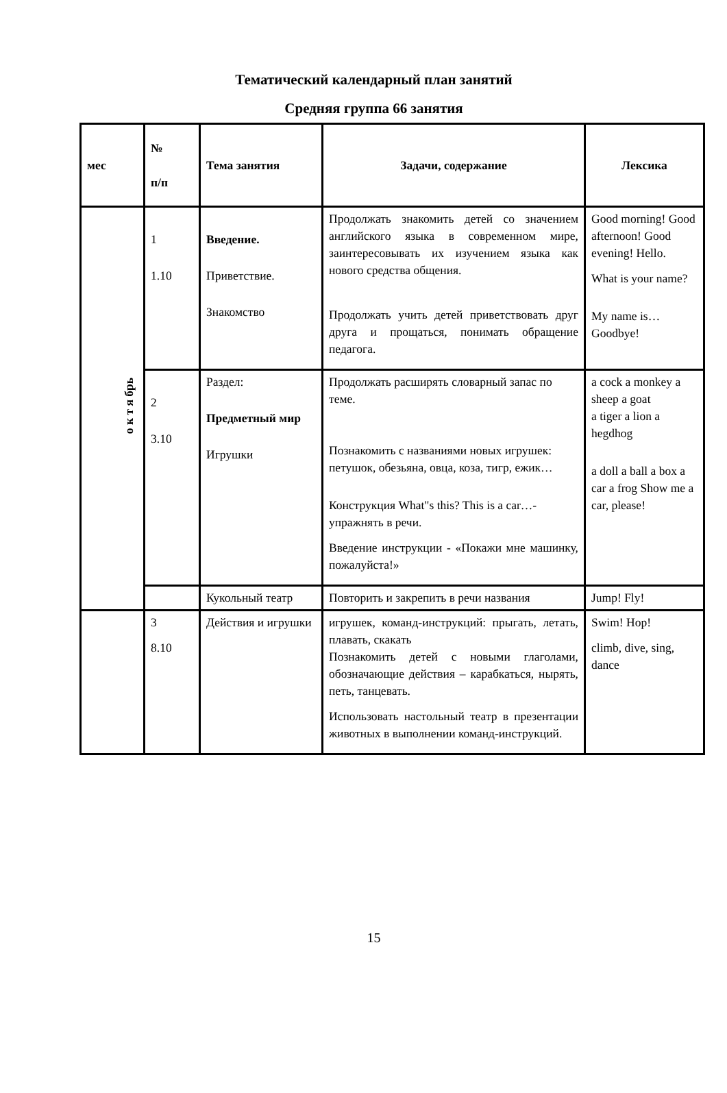Тематический календарный план занятий
Средняя группа 66 занятия
| мес | № п/п | Тема занятия | Задачи, содержание | Лексика |
| --- | --- | --- | --- | --- |
| о к т я брь | 1 1.10 | Введение. Приветствие. Знакомство | Продолжать знакомить детей со значением английского языка в современном мире, заинтересовывать их изучением языка как нового средства общения. Продолжать учить детей приветствовать друг друга и прощаться, понимать обращение педагога. | Good morning! Good afternoon! Good evening! Hello. What is your name? My name is… Goodbye! |
| | 2 3.10 | Раздел: Предметный мир Игрушки | Продолжать расширять словарный запас по теме. Познакомить с названиями новых игрушек: петушок, обезьяна, овца, коза, тигр, ежик… Конструкция What"s this? This is a car…- упражнять в речи. Введение инструкции - «Покажи мне машинку, пожалуйста!» | a cock a monkey a sheep a goat a tiger a lion a hegdhog a doll a ball a box a car a frog Show me a car, please! |
| | | Кукольный театр | Повторить и закрепить в речи названия | Jump! Fly! |
| | 3 8.10 | Действия и игрушки | игрушек, команд-инструкций: прыгать, летать, плавать, скакать Познакомить детей с новыми глаголами, обозначающие действия – карабкаться, нырять, петь, танцевать. Использовать настольный театр в презентации животных в выполнении команд-инструкций. | Swim! Hop! climb, dive, sing, dance |
15